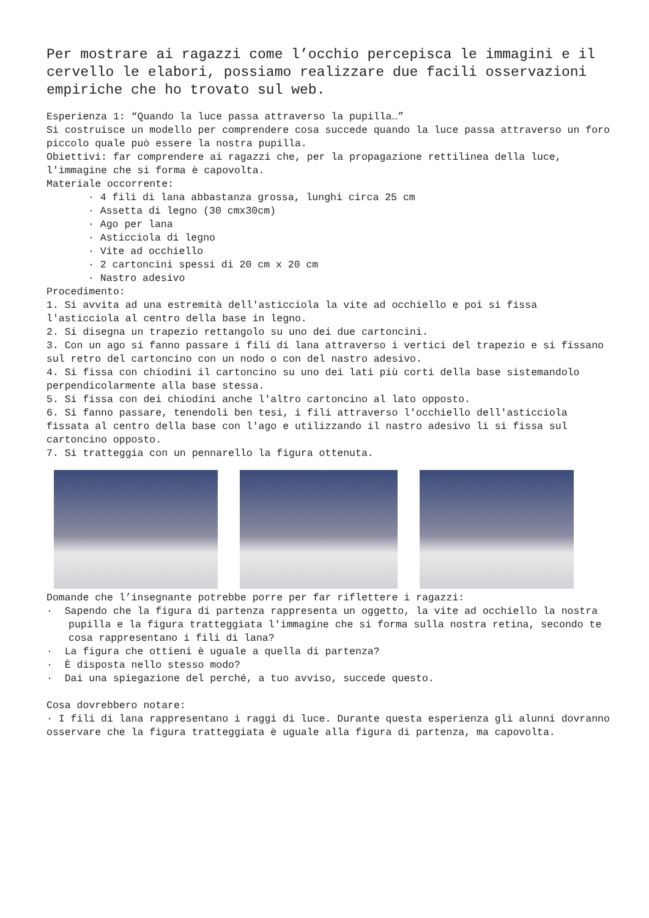Per mostrare ai ragazzi come l’occhio percepisca le immagini e il cervello le elabori, possiamo realizzare due facili osservazioni empiriche che ho trovato sul web.
Esperienza 1: “Quando la luce passa attraverso la pupilla…”
Si costruisce un modello per comprendere cosa succede quando la luce passa attraverso un foro piccolo quale può essere la nostra pupilla.
Obiettivi: far comprendere ai ragazzi che, per la propagazione rettilinea della luce, l'immagine che si forma è capovolta.
Materiale occorrente:
· 4 fili di lana abbastanza grossa, lunghi circa 25 cm
· Assetta di legno (30 cmx30cm)
· Ago per lana
· Asticciola di legno
· Vite ad occhiello
· 2 cartoncini spessi di 20 cm x 20 cm
· Nastro adesivo
Procedimento:
1. Si avvita ad una estremità dell'asticciola la vite ad occhiello e poi si fissa l'asticciola al centro della base in legno.
2. Si disegna un trapezio rettangolo su uno dei due cartoncini.
3. Con un ago si fanno passare i fili di lana attraverso i vertici del trapezio e si fissano sul retro del cartoncino con un nodo o con del nastro adesivo.
4. Si fissa con chiodini il cartoncino su uno dei lati più corti della base sistemandolo perpendicolarmente alla base stessa.
5. Si fissa con dei chiodini anche l'altro cartoncino al lato opposto.
6. Si fanno passare, tenendoli ben tesi, i fili attraverso l'occhiello dell'asticciola fissata al centro della base con l'ago e utilizzando il nastro adesivo li si fissa sul cartoncino opposto.
7. Si tratteggia con un pennarello la figura ottenuta.
Domande che l’insegnante potrebbe porre per far riflettere i ragazzi:
· Sapendo che la figura di partenza rappresenta un oggetto, la vite ad occhiello la nostra pupilla e la figura tratteggiata l'immagine che si forma sulla nostra retina, secondo te cosa rappresentano i fili di lana?
· La figura che ottieni è uguale a quella di partenza?
· È disposta nello stesso modo?
· Dai una spiegazione del perché, a tuo avviso, succede questo.
Cosa dovrebbero notare:
· I fili di lana rappresentano i raggi di luce. Durante questa esperienza gli alunni dovranno osservare che la figura tratteggiata è uguale alla figura di partenza, ma capovolta.